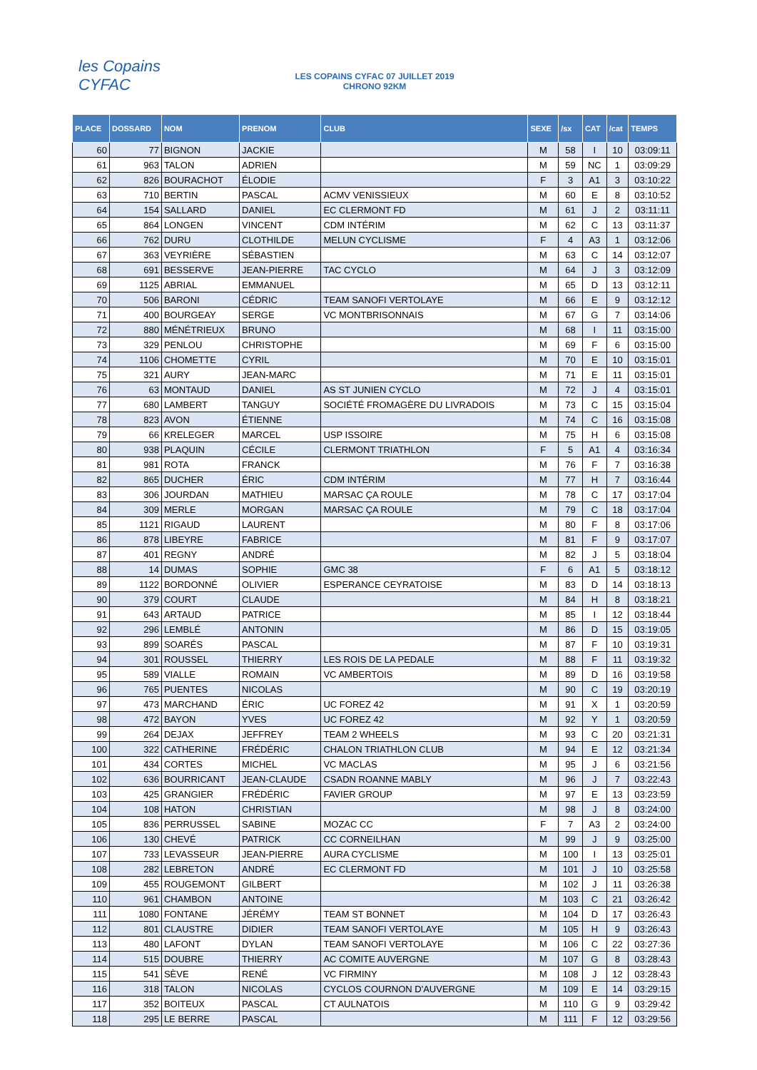les Copains
CYFAC
LES COPAINS CYFAC 07 JUILLET 2019
CHRONO 92KM
| PLACE | DOSSARD | NOM | PRENOM | CLUB | SEXE | /sx | CAT | /cat | TEMPS |
| --- | --- | --- | --- | --- | --- | --- | --- | --- | --- |
| 60 | 77 | BIGNON | JACKIE | | M | 58 | I | 10 | 03:09:11 |
| 61 | 963 | TALON | ADRIEN | | M | 59 | NC | 1 | 03:09:29 |
| 62 | 826 | BOURACHOT | ÉLODIE | | F | 3 | A1 | 3 | 03:10:22 |
| 63 | 710 | BERTIN | PASCAL | ACMV VENISSIEUX | M | 60 | E | 8 | 03:10:52 |
| 64 | 154 | SALLARD | DANIEL | EC CLERMONT FD | M | 61 | J | 2 | 03:11:11 |
| 65 | 864 | LONGEN | VINCENT | CDM INTÉRIM | M | 62 | C | 13 | 03:11:37 |
| 66 | 762 | DURU | CLOTHILDE | MELUN CYCLISME | F | 4 | A3 | 1 | 03:12:06 |
| 67 | 363 | VEYRIÈRE | SÉBASTIEN | | M | 63 | C | 14 | 03:12:07 |
| 68 | 691 | BESSERVE | JEAN-PIERRE | TAC CYCLO | M | 64 | J | 3 | 03:12:09 |
| 69 | 1125 | ABRIAL | EMMANUEL | | M | 65 | D | 13 | 03:12:11 |
| 70 | 506 | BARONI | CÉDRIC | TEAM SANOFI VERTOLAYE | M | 66 | E | 9 | 03:12:12 |
| 71 | 400 | BOURGEAY | SERGE | VC MONTBRISONNAIS | M | 67 | G | 7 | 03:14:06 |
| 72 | 880 | MÉNÉTRIEUX | BRUNO | | M | 68 | I | 11 | 03:15:00 |
| 73 | 329 | PENLOU | CHRISTOPHE | | M | 69 | F | 6 | 03:15:00 |
| 74 | 1106 | CHOMETTE | CYRIL | | M | 70 | E | 10 | 03:15:01 |
| 75 | 321 | AURY | JEAN-MARC | | M | 71 | E | 11 | 03:15:01 |
| 76 | 63 | MONTAUD | DANIEL | AS ST JUNIEN CYCLO | M | 72 | J | 4 | 03:15:01 |
| 77 | 680 | LAMBERT | TANGUY | SOCIÉTÉ FROMAGÈRE DU LIVRADOIS | M | 73 | C | 15 | 03:15:04 |
| 78 | 823 | AVON | ÉTIENNE | | M | 74 | C | 16 | 03:15:08 |
| 79 | 66 | KRELEGER | MARCEL | USP ISSOIRE | M | 75 | H | 6 | 03:15:08 |
| 80 | 938 | PLAQUIN | CÉCILE | CLERMONT TRIATHLON | F | 5 | A1 | 4 | 03:16:34 |
| 81 | 981 | ROTA | FRANCK | | M | 76 | F | 7 | 03:16:38 |
| 82 | 865 | DUCHER | ÉRIC | CDM INTÉRIM | M | 77 | H | 7 | 03:16:44 |
| 83 | 306 | JOURDAN | MATHIEU | MARSAC ÇA ROULE | M | 78 | C | 17 | 03:17:04 |
| 84 | 309 | MERLE | MORGAN | MARSAC ÇA ROULE | M | 79 | C | 18 | 03:17:04 |
| 85 | 1121 | RIGAUD | LAURENT | | M | 80 | F | 8 | 03:17:06 |
| 86 | 878 | LIBEYRE | FABRICE | | M | 81 | F | 9 | 03:17:07 |
| 87 | 401 | REGNY | ANDRÉ | | M | 82 | J | 5 | 03:18:04 |
| 88 | 14 | DUMAS | SOPHIE | GMC 38 | F | 6 | A1 | 5 | 03:18:12 |
| 89 | 1122 | BORDONNÉ | OLIVIER | ESPERANCE CEYRATOISE | M | 83 | D | 14 | 03:18:13 |
| 90 | 379 | COURT | CLAUDE | | M | 84 | H | 8 | 03:18:21 |
| 91 | 643 | ARTAUD | PATRICE | | M | 85 | I | 12 | 03:18:44 |
| 92 | 296 | LEMBLÉ | ANTONIN | | M | 86 | D | 15 | 03:19:05 |
| 93 | 899 | SOARÉS | PASCAL | | M | 87 | F | 10 | 03:19:31 |
| 94 | 301 | ROUSSEL | THIERRY | LES ROIS DE LA PEDALE | M | 88 | F | 11 | 03:19:32 |
| 95 | 589 | VIALLE | ROMAIN | VC AMBERTOIS | M | 89 | D | 16 | 03:19:58 |
| 96 | 765 | PUENTES | NICOLAS | | M | 90 | C | 19 | 03:20:19 |
| 97 | 473 | MARCHAND | ÉRIC | UC FOREZ 42 | M | 91 | X | 1 | 03:20:59 |
| 98 | 472 | BAYON | YVES | UC FOREZ 42 | M | 92 | Y | 1 | 03:20:59 |
| 99 | 264 | DEJAX | JEFFREY | TEAM 2 WHEELS | M | 93 | C | 20 | 03:21:31 |
| 100 | 322 | CATHERINE | FRÉDÉRIC | CHALON TRIATHLON CLUB | M | 94 | E | 12 | 03:21:34 |
| 101 | 434 | CORTES | MICHEL | VC MACLAS | M | 95 | J | 6 | 03:21:56 |
| 102 | 636 | BOURRICANT | JEAN-CLAUDE | CSADN ROANNE MABLY | M | 96 | J | 7 | 03:22:43 |
| 103 | 425 | GRANGIER | FRÉDÉRIC | FAVIER GROUP | M | 97 | E | 13 | 03:23:59 |
| 104 | 108 | HATON | CHRISTIAN | | M | 98 | J | 8 | 03:24:00 |
| 105 | 836 | PERRUSSEL | SABINE | MOZAC CC | F | 7 | A3 | 2 | 03:24:00 |
| 106 | 130 | CHEVÉ | PATRICK | CC CORNEILHAN | M | 99 | J | 9 | 03:25:00 |
| 107 | 733 | LEVASSEUR | JEAN-PIERRE | AURA CYCLISME | M | 100 | I | 13 | 03:25:01 |
| 108 | 282 | LEBRETON | ANDRÉ | EC CLERMONT FD | M | 101 | J | 10 | 03:25:58 |
| 109 | 455 | ROUGEMONT | GILBERT | | M | 102 | J | 11 | 03:26:38 |
| 110 | 961 | CHAMBON | ANTOINE | | M | 103 | C | 21 | 03:26:42 |
| 111 | 1080 | FONTANE | JÉRÉMY | TEAM ST BONNET | M | 104 | D | 17 | 03:26:43 |
| 112 | 801 | CLAUSTRE | DIDIER | TEAM SANOFI VERTOLAYE | M | 105 | H | 9 | 03:26:43 |
| 113 | 480 | LAFONT | DYLAN | TEAM SANOFI VERTOLAYE | M | 106 | C | 22 | 03:27:36 |
| 114 | 515 | DOUBRE | THIERRY | AC COMITE AUVERGNE | M | 107 | G | 8 | 03:28:43 |
| 115 | 541 | SÈVE | RENÉ | VC FIRMINY | M | 108 | J | 12 | 03:28:43 |
| 116 | 318 | TALON | NICOLAS | CYCLOS COURNON D'AUVERGNE | M | 109 | E | 14 | 03:29:15 |
| 117 | 352 | BOITEUX | PASCAL | CT AULNATOIS | M | 110 | G | 9 | 03:29:42 |
| 118 | 295 | LE BERRE | PASCAL | | M | 111 | F | 12 | 03:29:56 |